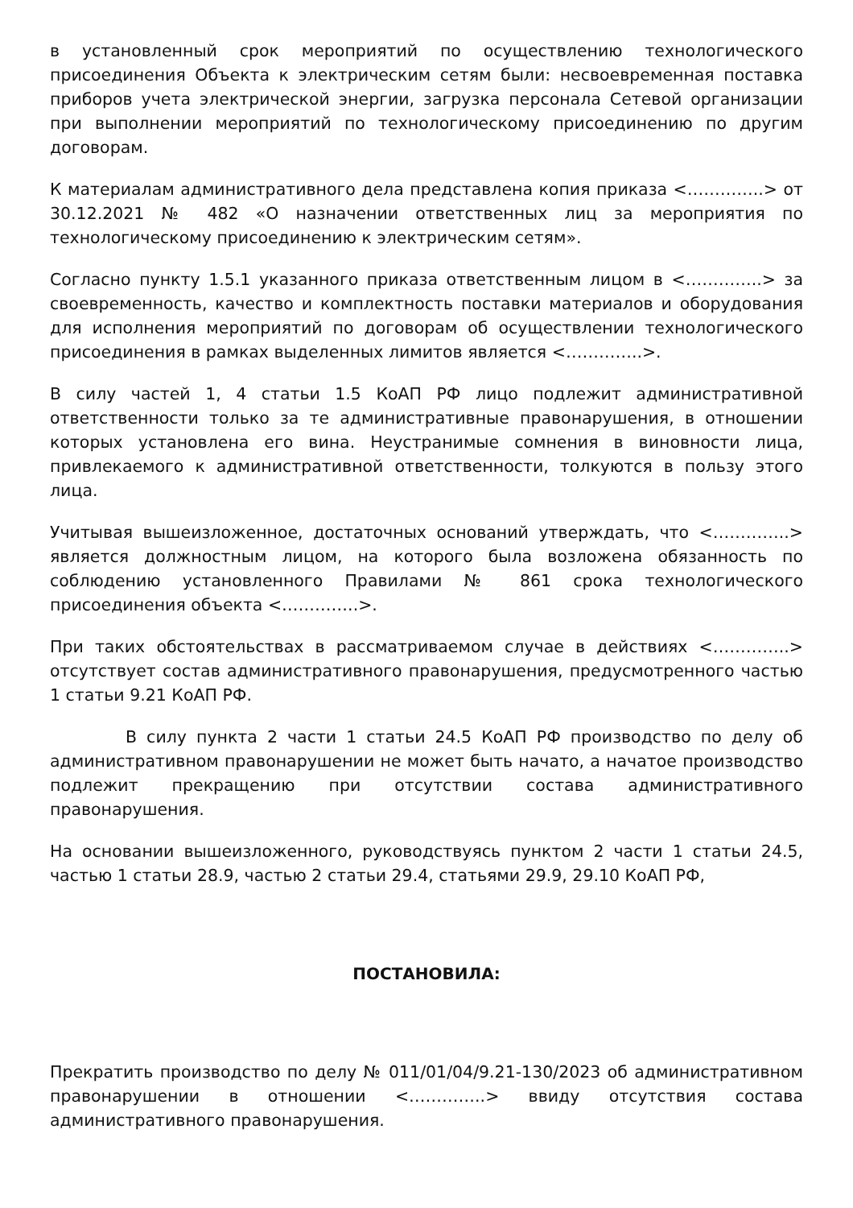в установленный срок мероприятий по осуществлению технологического присоединения Объекта к электрическим сетям были: несвоевременная поставка приборов учета электрической энергии, загрузка персонала Сетевой организации при выполнении мероприятий по технологическому присоединению по другим договорам.
К материалам административного дела представлена копия приказа <…………..> от 30.12.2021 № 482 «О назначении ответственных лиц за мероприятия по технологическому присоединению к электрическим сетям».
Согласно пункту 1.5.1 указанного приказа ответственным лицом в <…………..> за своевременность, качество и комплектность поставки материалов и оборудования для исполнения мероприятий по договорам об осуществлении технологического присоединения в рамках выделенных лимитов является <…………..>.
В силу частей 1, 4 статьи 1.5 КоАП РФ лицо подлежит административной ответственности только за те административные правонарушения, в отношении которых установлена его вина. Неустранимые сомнения в виновности лица, привлекаемого к административной ответственности, толкуются в пользу этого лица.
Учитывая вышеизложенное, достаточных оснований утверждать, что <…………..> является должностным лицом, на которого была возложена обязанность по соблюдению установленного Правилами № 861 срока технологического присоединения объекта <…………..>.
При таких обстоятельствах в рассматриваемом случае в действиях <…………..> отсутствует состав административного правонарушения, предусмотренного частью 1 статьи 9.21 КоАП РФ.
В силу пункта 2 части 1 статьи 24.5 КоАП РФ производство по делу об административном правонарушении не может быть начато, а начатое производство подлежит прекращению при отсутствии состава административного правонарушения.
На основании вышеизложенного, руководствуясь пунктом 2 части 1 статьи 24.5, частью 1 статьи 28.9, частью 2 статьи 29.4, статьями 29.9, 29.10 КоАП РФ,
ПОСТАНОВИЛА:
Прекратить производство по делу № 011/01/04/9.21-130/2023 об административном правонарушении в отношении <…………..> ввиду отсутствия состава административного правонарушения.